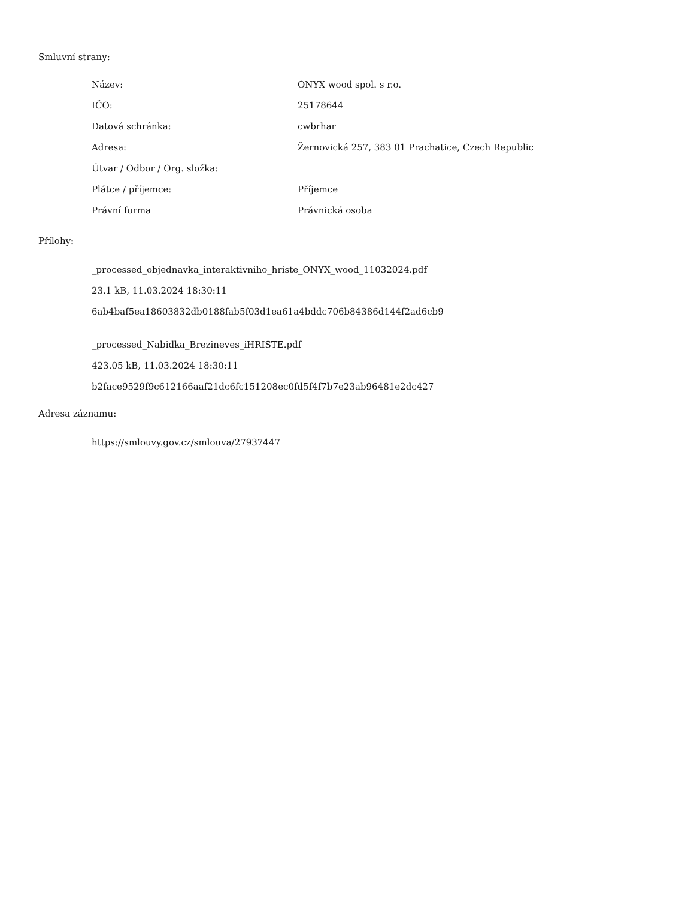Smluvní strany:
| Název: | ONYX wood spol. s r.o. |
| IČO: | 25178644 |
| Datová schránka: | cwbrhar |
| Adresa: | Žernovická 257, 383 01 Prachatice, Czech Republic |
| Útvar / Odbor / Org. složka: | |
| Plátce / příjemce: | Příjemce |
| Právní forma | Právnická osoba |
Přílohy:
_processed_objednavka_interaktivniho_hriste_ONYX_wood_11032024.pdf
23.1 kB, 11.03.2024 18:30:11
6ab4baf5ea18603832db0188fab5f03d1ea61a4bddc706b84386d144f2ad6cb9
_processed_Nabidka_Brezineves_iHRISTE.pdf
423.05 kB, 11.03.2024 18:30:11
b2face9529f9c612166aaf21dc6fc151208ec0fd5f4f7b7e23ab96481e2dc427
Adresa záznamu:
https://smlouvy.gov.cz/smlouva/27937447